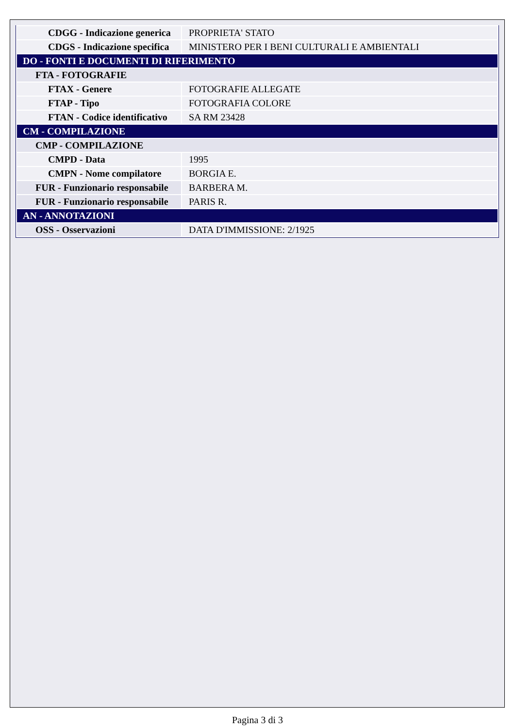| CDGG - Indicazione generica | PROPRIETA' STATO |
| CDGS - Indicazione specifica | MINISTERO PER I BENI CULTURALI E AMBIENTALI |
| DO - FONTI E DOCUMENTI DI RIFERIMENTO | |
| FTA - FOTOGRAFIE | |
| FTAX - Genere | FOTOGRAFIE ALLEGATE |
| FTAP - Tipo | FOTOGRAFIA COLORE |
| FTAN - Codice identificativo | SA RM 23428 |
| CM - COMPILAZIONE | |
| CMP - COMPILAZIONE | |
| CMPD - Data | 1995 |
| CMPN - Nome compilatore | BORGIA E. |
| FUR - Funzionario responsabile | BARBERA M. |
| FUR - Funzionario responsabile | PARIS R. |
| AN - ANNOTAZIONI | |
| OSS - Osservazioni | DATA D'IMMISSIONE: 2/1925 |
Pagina 3 di 3